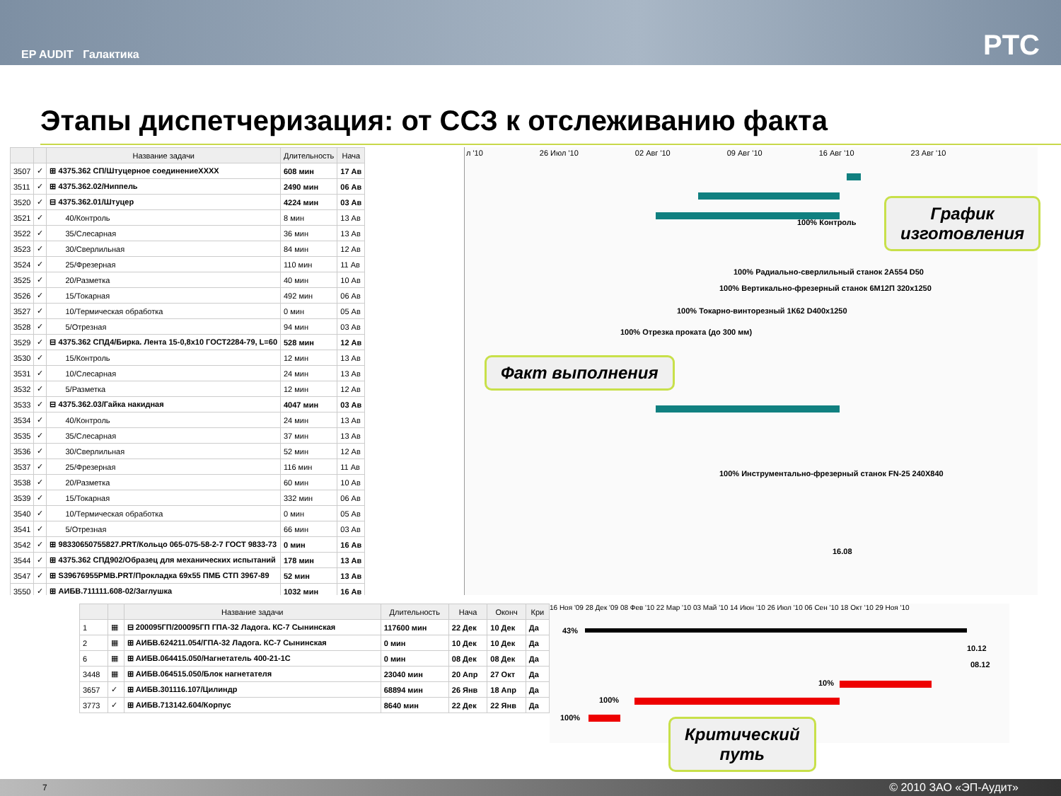EP AUDIT Галактика PTC
Этапы диспетчеризация: от ССЗ к отслеживанию факта
| | | Название задачи | Длительность | Нача |
| --- | --- | --- | --- | --- |
| 3507 | ✓ | ⊞ 4375.362 СП/Штуцерное соединениеXXXX | 608 мин | 17 Ав |
| 3511 | ✓ | ⊞ 4375.362.02/Ниппель | 2490 мин | 06 Ав |
| 3520 | ✓ | ⊟ 4375.362.01/Штуцер | 4224 мин | 03 Ав |
| 3521 | ✓ | 40/Контроль | 8 мин | 13 Ав |
| 3522 | ✓ | 35/Слесарная | 36 мин | 13 Ав |
| 3523 | ✓ | 30/Сверлильная | 84 мин | 12 Ав |
| 3524 | ✓ | 25/Фрезерная | 110 мин | 11 Ав |
| 3525 | ✓ | 20/Разметка | 40 мин | 10 Ав |
| 3526 | ✓ | 15/Токарная | 492 мин | 06 Ав |
| 3527 | ✓ | 10/Термическая обработка | 0 мин | 05 Ав |
| 3528 | ✓ | 5/Отрезная | 94 мин | 03 Ав |
| 3529 | ✓ | ⊟ 4375.362 СПД4/Бирка. Лента 15-0,8х10 ГОСТ2284-79, L=60 | 528 мин | 12 Ав |
| 3530 | ✓ | 15/Контроль | 12 мин | 13 Ав |
| 3531 | ✓ | 10/Слесарная | 24 мин | 13 Ав |
| 3532 | ✓ | 5/Разметка | 12 мин | 12 Ав |
| 3533 | ✓ | ⊟ 4375.362.03/Гайка накидная | 4047 мин | 03 Ав |
| 3534 | ✓ | 40/Контроль | 24 мин | 13 Ав |
| 3535 | ✓ | 35/Слесарная | 37 мин | 13 Ав |
| 3536 | ✓ | 30/Сверлильная | 52 мин | 12 Ав |
| 3537 | ✓ | 25/Фрезерная | 116 мин | 11 Ав |
| 3538 | ✓ | 20/Разметка | 60 мин | 10 Ав |
| 3539 | ✓ | 15/Токарная | 332 мин | 06 Ав |
| 3540 | ✓ | 10/Термическая обработка | 0 мин | 05 Ав |
| 3541 | ✓ | 5/Отрезная | 66 мин | 03 Ав |
| 3542 | ✓ | ⊞ 98330650755827.PRT/Кольцо 065-075-58-2-7 ГОСТ 9833-73 | 0 мин | 16 Ав |
| 3544 | ✓ | ⊞ 4375.362 СПД902/Образец для механических испытаний | 178 мин | 13 Ав |
| 3547 | ✓ | ⊞ S39676955PMB.PRT/Прокладка 69х55 ПМБ СТП 3967-89 | 52 мин | 13 Ав |
| 3550 | ✓ | ⊞ АИБВ.711111.608-02/Заглушка | 1032 мин | 16 Ав |
л '10 26 Июл '10 02 Авг '10 09 Авг '10 16 Авг '10 23 Авг '10
100% Контроль
100% Радиально-сверлильный станок 2А554 D50
100% Вертикально-фрезерный станок 6М12П 320х1250
100% Токарно-винторезный 1К62 D400х1250
100% Отрезка проката (до 300 мм)
100% Инструментально-фрезерный станок FN-25 240Х840
16.08
График
изготовления
Факт выполнения
| | | Название задачи | Длительность | Нача | Оконч | Кри |
| --- | --- | --- | --- | --- | --- | --- |
| 1 | ▦ | ⊟ 200095ГП/200095ГП ГПА-32 Ладога. КС-7 Сынинская | 117600 мин | 22 Дек | 10 Дек | Да |
| 2 | ▦ | ⊞ АИБВ.624211.054/ГПА-32 Ладога. КС-7 Сынинская | 0 мин | 10 Дек | 10 Дек | Да |
| 6 | ▦ | ⊞ АИБВ.064415.050/Нагнетатель 400-21-1С | 0 мин | 08 Дек | 08 Дек | Да |
| 3448 | ▦ | ⊞ АИБВ.064515.050/Блок нагнетателя | 23040 мин | 20 Апр | 27 Окт | Да |
| 3657 | ✓ | ⊞ АИБВ.301116.107/Цилиндр | 68894 мин | 26 Янв | 18 Апр | Да |
| 3773 | ✓ | ⊞ АИБВ.713142.604/Корпус | 8640 мин | 22 Дек | 22 Янв | Да |
16 Ноя '09 28 Дек '09 08 Фев '10 22 Мар '10 03 Май '10 14 Июн '10 26 Июл '10 06 Сен '10 18 Окт '10 29 Ноя '10
43%
10.12
08.12
10%
100%
100%
Критический
путь
7 © 2010 ЗАО «ЭП-Аудит»